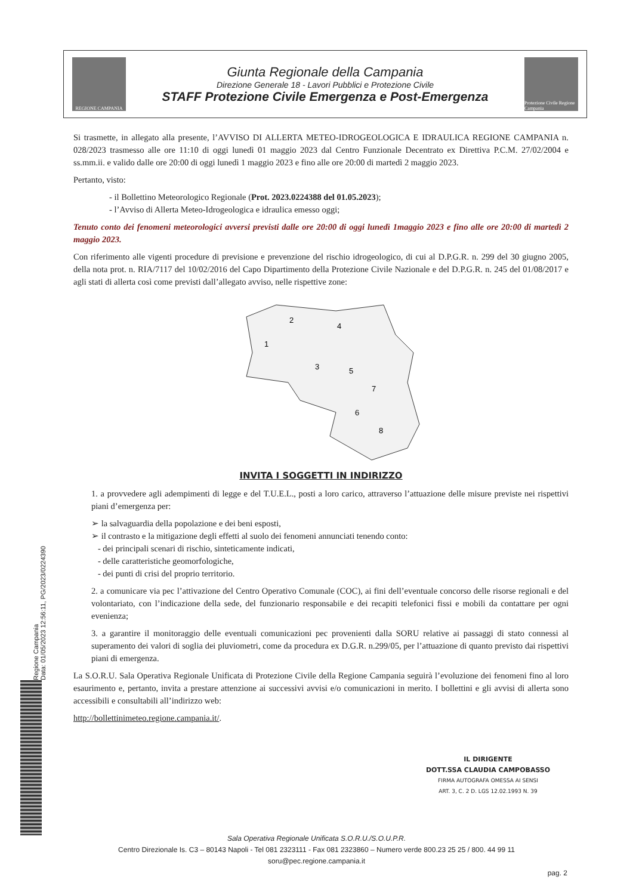REGIONE CAMPANIA
Giunta Regionale della Campania
Direzione Generale 18 - Lavori Pubblici e Protezione Civile
STAFF Protezione Civile Emergenza e Post-Emergenza
Protezione Civile Regione Campania
Si trasmette, in allegato alla presente, l’AVVISO DI ALLERTA METEO-IDROGEOLOGICA E IDRAULICA REGIONE CAMPANIA n. 028/2023 trasmesso alle ore 11:10 di oggi lunedì 01 maggio 2023 dal Centro Funzionale Decentrato ex Direttiva P.C.M. 27/02/2004 e ss.mm.ii. e valido dalle ore 20:00 di oggi lunedì 1 maggio 2023 e fino alle ore 20:00 di martedì 2 maggio 2023.
Pertanto, visto:
- il Bollettino Meteorologico Regionale (Prot. 2023.0224388 del 01.05.2023);
- l’Avviso di Allerta Meteo-Idrogeologica e idraulica emesso oggi;
Tenuto conto dei fenomeni meteorologici avversi previsti dalle ore 20:00 di oggi lunedì 1maggio 2023 e fino alle ore 20:00 di martedì 2 maggio 2023.
Con riferimento alle vigenti procedure di previsione e prevenzione del rischio idrogeologico, di cui al D.P.G.R. n. 299 del 30 giugno 2005, della nota prot. n. RIA/7117 del 10/02/2016 del Capo Dipartimento della Protezione Civile Nazionale e del D.P.G.R. n. 245 del 01/08/2017 e agli stati di allerta così come previsti dall’allegato avviso, nelle rispettive zone:
1
2
3
4
5
6
7
8
INVITA I SOGGETTI IN INDIRIZZO
1. a provvedere agli adempimenti di legge e del T.U.E.L., posti a loro carico, attraverso l’attuazione delle misure previste nei rispettivi piani d’emergenza per:
➢ la salvaguardia della popolazione e dei beni esposti,
➢ il contrasto e la mitigazione degli effetti al suolo dei fenomeni annunciati tenendo conto:
- dei principali scenari di rischio, sinteticamente indicati,
- delle caratteristiche geomorfologiche,
- dei punti di crisi del proprio territorio.
2. a comunicare via pec l’attivazione del Centro Operativo Comunale (COC), ai fini dell’eventuale concorso delle risorse regionali e del volontariato, con l’indicazione della sede, del funzionario responsabile e dei recapiti telefonici fissi e mobili da contattare per ogni evenienza;
3. a garantire il monitoraggio delle eventuali comunicazioni pec provenienti dalla SORU relative ai passaggi di stato connessi al superamento dei valori di soglia dei pluviometri, come da procedura ex D.G.R. n.299/05, per l’attuazione di quanto previsto dai rispettivi piani di emergenza.
La S.O.R.U. Sala Operativa Regionale Unificata di Protezione Civile della Regione Campania seguirà l’evoluzione dei fenomeni fino al loro esaurimento e, pertanto, invita a prestare attenzione ai successivi avvisi e/o comunicazioni in merito. I bollettini e gli avvisi di allerta sono accessibili e consultabili all’indirizzo web:
http://bollettinimeteo.regione.campania.it/.
IL DIRIGENTE
DOTT.SSA CLAUDIA CAMPOBASSO
FIRMA AUTOGRAFA OMESSA AI SENSI
ART. 3, C. 2 D. LGS 12.02.1993 N. 39
Regione Campania
Data: 01/05/2023 12:56:11, PG/2023/0224390
Sala Operativa Regionale Unificata S.O.R.U./S.O.U.P.R.
Centro Direzionale Is. C3 – 80143 Napoli - Tel 081 2323111 - Fax 081 2323860 – Numero verde 800.23 25 25 / 800. 44 99 11
soru@pec.regione.campania.it
pag. 2